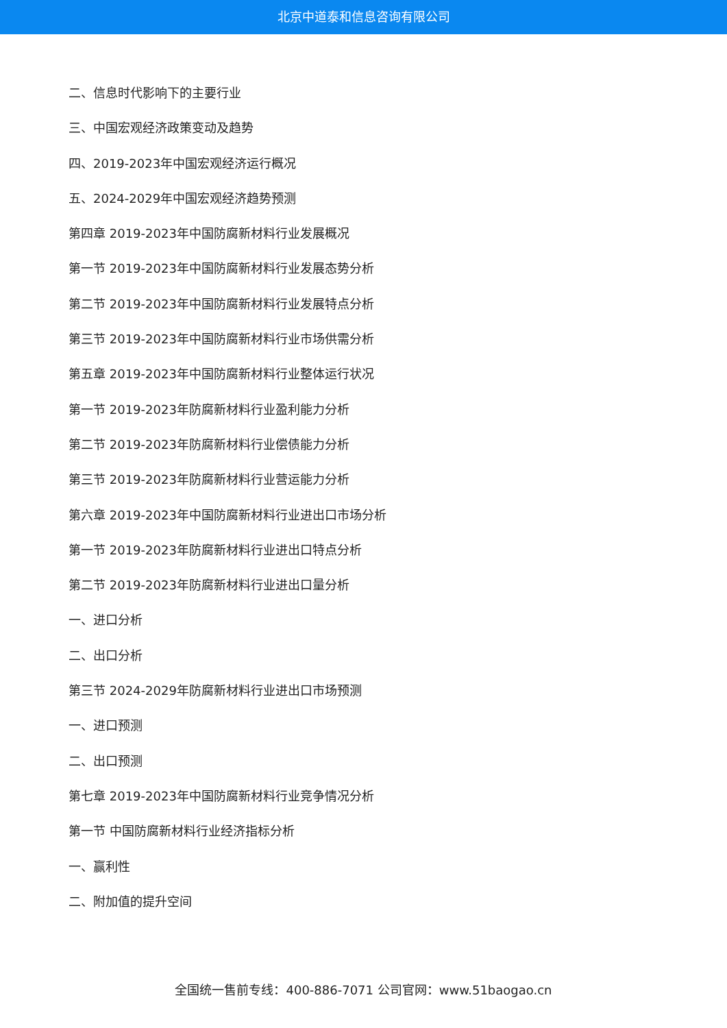北京中道泰和信息咨询有限公司
二、信息时代影响下的主要行业
三、中国宏观经济政策变动及趋势
四、2019-2023年中国宏观经济运行概况
五、2024-2029年中国宏观经济趋势预测
第四章 2019-2023年中国防腐新材料行业发展概况
第一节 2019-2023年中国防腐新材料行业发展态势分析
第二节 2019-2023年中国防腐新材料行业发展特点分析
第三节 2019-2023年中国防腐新材料行业市场供需分析
第五章 2019-2023年中国防腐新材料行业整体运行状况
第一节 2019-2023年防腐新材料行业盈利能力分析
第二节 2019-2023年防腐新材料行业偿债能力分析
第三节 2019-2023年防腐新材料行业营运能力分析
第六章 2019-2023年中国防腐新材料行业进出口市场分析
第一节 2019-2023年防腐新材料行业进出口特点分析
第二节 2019-2023年防腐新材料行业进出口量分析
一、进口分析
二、出口分析
第三节 2024-2029年防腐新材料行业进出口市场预测
一、进口预测
二、出口预测
第七章 2019-2023年中国防腐新材料行业竞争情况分析
第一节 中国防腐新材料行业经济指标分析
一、赢利性
二、附加值的提升空间
全国统一售前专线：400-886-7071 公司官网：www.51baogao.cn